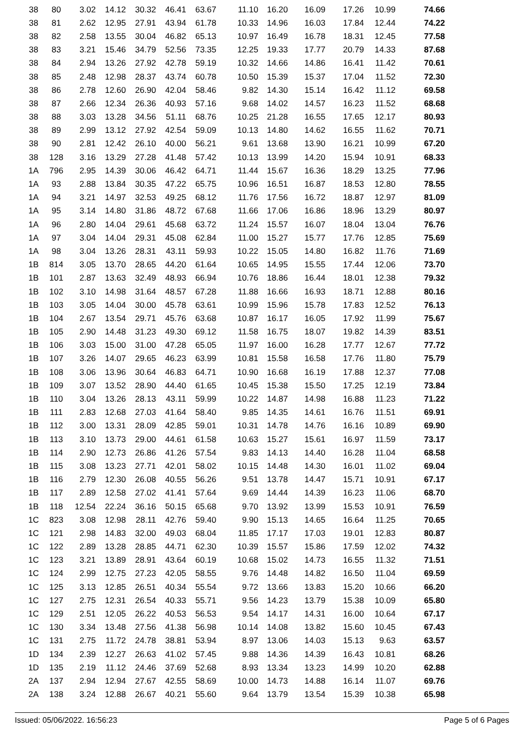| 38 | 80 | 3.02 | 14.12 | 30.32 | 46.41 | 63.67 | 11.10 | 16.20 | 16.09 | 17.26 | 10.99 | 74.66 |
| 38 | 81 | 2.62 | 12.95 | 27.91 | 43.94 | 61.78 | 10.33 | 14.96 | 16.03 | 17.84 | 12.44 | 74.22 |
| 38 | 82 | 2.58 | 13.55 | 30.04 | 46.82 | 65.13 | 10.97 | 16.49 | 16.78 | 18.31 | 12.45 | 77.58 |
| 38 | 83 | 3.21 | 15.46 | 34.79 | 52.56 | 73.35 | 12.25 | 19.33 | 17.77 | 20.79 | 14.33 | 87.68 |
| 38 | 84 | 2.94 | 13.26 | 27.92 | 42.78 | 59.19 | 10.32 | 14.66 | 14.86 | 16.41 | 11.42 | 70.61 |
| 38 | 85 | 2.48 | 12.98 | 28.37 | 43.74 | 60.78 | 10.50 | 15.39 | 15.37 | 17.04 | 11.52 | 72.30 |
| 38 | 86 | 2.78 | 12.60 | 26.90 | 42.04 | 58.46 | 9.82 | 14.30 | 15.14 | 16.42 | 11.12 | 69.58 |
| 38 | 87 | 2.66 | 12.34 | 26.36 | 40.93 | 57.16 | 9.68 | 14.02 | 14.57 | 16.23 | 11.52 | 68.68 |
| 38 | 88 | 3.03 | 13.28 | 34.56 | 51.11 | 68.76 | 10.25 | 21.28 | 16.55 | 17.65 | 12.17 | 80.93 |
| 38 | 89 | 2.99 | 13.12 | 27.92 | 42.54 | 59.09 | 10.13 | 14.80 | 14.62 | 16.55 | 11.62 | 70.71 |
| 38 | 90 | 2.81 | 12.42 | 26.10 | 40.00 | 56.21 | 9.61 | 13.68 | 13.90 | 16.21 | 10.99 | 67.20 |
| 38 | 128 | 3.16 | 13.29 | 27.28 | 41.48 | 57.42 | 10.13 | 13.99 | 14.20 | 15.94 | 10.91 | 68.33 |
| 1A | 796 | 2.95 | 14.39 | 30.06 | 46.42 | 64.71 | 11.44 | 15.67 | 16.36 | 18.29 | 13.25 | 77.96 |
| 1A | 93 | 2.88 | 13.84 | 30.35 | 47.22 | 65.75 | 10.96 | 16.51 | 16.87 | 18.53 | 12.80 | 78.55 |
| 1A | 94 | 3.21 | 14.97 | 32.53 | 49.25 | 68.12 | 11.76 | 17.56 | 16.72 | 18.87 | 12.97 | 81.09 |
| 1A | 95 | 3.14 | 14.80 | 31.86 | 48.72 | 67.68 | 11.66 | 17.06 | 16.86 | 18.96 | 13.29 | 80.97 |
| 1A | 96 | 2.80 | 14.04 | 29.61 | 45.68 | 63.72 | 11.24 | 15.57 | 16.07 | 18.04 | 13.04 | 76.76 |
| 1A | 97 | 3.04 | 14.04 | 29.31 | 45.08 | 62.84 | 11.00 | 15.27 | 15.77 | 17.76 | 12.85 | 75.69 |
| 1A | 98 | 3.04 | 13.26 | 28.31 | 43.11 | 59.93 | 10.22 | 15.05 | 14.80 | 16.82 | 11.76 | 71.69 |
| 1B | 814 | 3.05 | 13.70 | 28.65 | 44.20 | 61.64 | 10.65 | 14.95 | 15.55 | 17.44 | 12.06 | 73.70 |
| 1B | 101 | 2.87 | 13.63 | 32.49 | 48.93 | 66.94 | 10.76 | 18.86 | 16.44 | 18.01 | 12.38 | 79.32 |
| 1B | 102 | 3.10 | 14.98 | 31.64 | 48.57 | 67.28 | 11.88 | 16.66 | 16.93 | 18.71 | 12.88 | 80.16 |
| 1B | 103 | 3.05 | 14.04 | 30.00 | 45.78 | 63.61 | 10.99 | 15.96 | 15.78 | 17.83 | 12.52 | 76.13 |
| 1B | 104 | 2.67 | 13.54 | 29.71 | 45.76 | 63.68 | 10.87 | 16.17 | 16.05 | 17.92 | 11.99 | 75.67 |
| 1B | 105 | 2.90 | 14.48 | 31.23 | 49.30 | 69.12 | 11.58 | 16.75 | 18.07 | 19.82 | 14.39 | 83.51 |
| 1B | 106 | 3.03 | 15.00 | 31.00 | 47.28 | 65.05 | 11.97 | 16.00 | 16.28 | 17.77 | 12.67 | 77.72 |
| 1B | 107 | 3.26 | 14.07 | 29.65 | 46.23 | 63.99 | 10.81 | 15.58 | 16.58 | 17.76 | 11.80 | 75.79 |
| 1B | 108 | 3.06 | 13.96 | 30.64 | 46.83 | 64.71 | 10.90 | 16.68 | 16.19 | 17.88 | 12.37 | 77.08 |
| 1B | 109 | 3.07 | 13.52 | 28.90 | 44.40 | 61.65 | 10.45 | 15.38 | 15.50 | 17.25 | 12.19 | 73.84 |
| 1B | 110 | 3.04 | 13.26 | 28.13 | 43.11 | 59.99 | 10.22 | 14.87 | 14.98 | 16.88 | 11.23 | 71.22 |
| 1B | 111 | 2.83 | 12.68 | 27.03 | 41.64 | 58.40 | 9.85 | 14.35 | 14.61 | 16.76 | 11.51 | 69.91 |
| 1B | 112 | 3.00 | 13.31 | 28.09 | 42.85 | 59.01 | 10.31 | 14.78 | 14.76 | 16.16 | 10.89 | 69.90 |
| 1B | 113 | 3.10 | 13.73 | 29.00 | 44.61 | 61.58 | 10.63 | 15.27 | 15.61 | 16.97 | 11.59 | 73.17 |
| 1B | 114 | 2.90 | 12.73 | 26.86 | 41.26 | 57.54 | 9.83 | 14.13 | 14.40 | 16.28 | 11.04 | 68.58 |
| 1B | 115 | 3.08 | 13.23 | 27.71 | 42.01 | 58.02 | 10.15 | 14.48 | 14.30 | 16.01 | 11.02 | 69.04 |
| 1B | 116 | 2.79 | 12.30 | 26.08 | 40.55 | 56.26 | 9.51 | 13.78 | 14.47 | 15.71 | 10.91 | 67.17 |
| 1B | 117 | 2.89 | 12.58 | 27.02 | 41.41 | 57.64 | 9.69 | 14.44 | 14.39 | 16.23 | 11.06 | 68.70 |
| 1B | 118 | 12.54 | 22.24 | 36.16 | 50.15 | 65.68 | 9.70 | 13.92 | 13.99 | 15.53 | 10.91 | 76.59 |
| 1C | 823 | 3.08 | 12.98 | 28.11 | 42.76 | 59.40 | 9.90 | 15.13 | 14.65 | 16.64 | 11.25 | 70.65 |
| 1C | 121 | 2.98 | 14.83 | 32.00 | 49.03 | 68.04 | 11.85 | 17.17 | 17.03 | 19.01 | 12.83 | 80.87 |
| 1C | 122 | 2.89 | 13.28 | 28.85 | 44.71 | 62.30 | 10.39 | 15.57 | 15.86 | 17.59 | 12.02 | 74.32 |
| 1C | 123 | 3.21 | 13.89 | 28.91 | 43.64 | 60.19 | 10.68 | 15.02 | 14.73 | 16.55 | 11.32 | 71.51 |
| 1C | 124 | 2.99 | 12.75 | 27.23 | 42.05 | 58.55 | 9.76 | 14.48 | 14.82 | 16.50 | 11.04 | 69.59 |
| 1C | 125 | 3.13 | 12.85 | 26.51 | 40.34 | 55.54 | 9.72 | 13.66 | 13.83 | 15.20 | 10.66 | 66.20 |
| 1C | 127 | 2.75 | 12.31 | 26.54 | 40.33 | 55.71 | 9.56 | 14.23 | 13.79 | 15.38 | 10.09 | 65.80 |
| 1C | 129 | 2.51 | 12.05 | 26.22 | 40.53 | 56.53 | 9.54 | 14.17 | 14.31 | 16.00 | 10.64 | 67.17 |
| 1C | 130 | 3.34 | 13.48 | 27.56 | 41.38 | 56.98 | 10.14 | 14.08 | 13.82 | 15.60 | 10.45 | 67.43 |
| 1C | 131 | 2.75 | 11.72 | 24.78 | 38.81 | 53.94 | 8.97 | 13.06 | 14.03 | 15.13 | 9.63 | 63.57 |
| 1D | 134 | 2.39 | 12.27 | 26.63 | 41.02 | 57.45 | 9.88 | 14.36 | 14.39 | 16.43 | 10.81 | 68.26 |
| 1D | 135 | 2.19 | 11.12 | 24.46 | 37.69 | 52.68 | 8.93 | 13.34 | 13.23 | 14.99 | 10.20 | 62.88 |
| 2A | 137 | 2.94 | 12.94 | 27.67 | 42.55 | 58.69 | 10.00 | 14.73 | 14.88 | 16.14 | 11.07 | 69.76 |
| 2A | 138 | 3.24 | 12.88 | 26.67 | 40.21 | 55.60 | 9.64 | 13.79 | 13.54 | 15.39 | 10.38 | 65.98 |
Issued: 05/06/2022. 16:56:23 Page 5 of 6 Pages